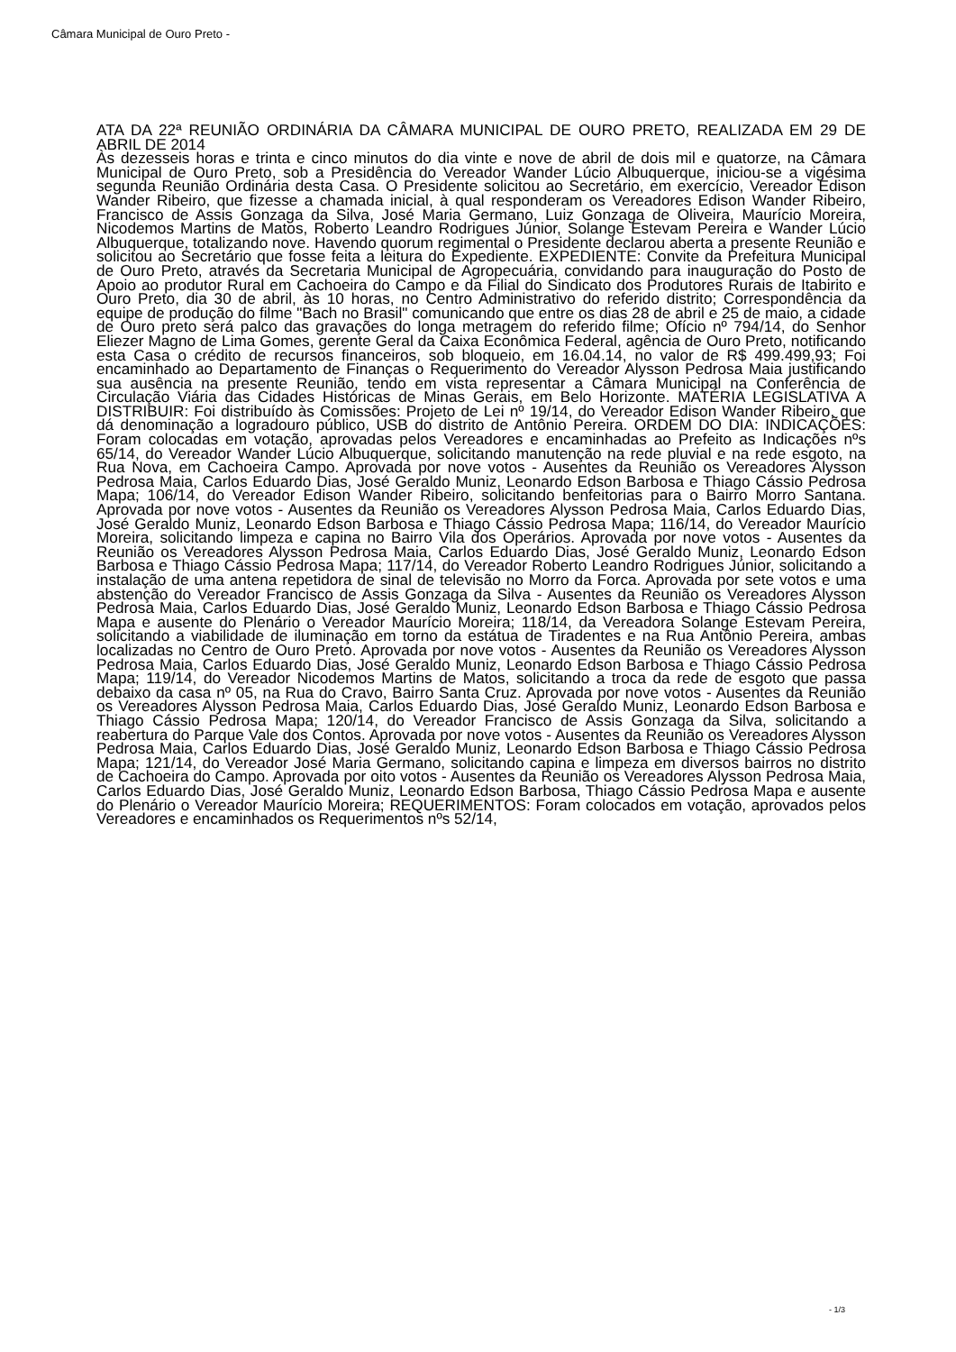Câmara Municipal de Ouro Preto -
ATA DA 22ª REUNIÃO ORDINÁRIA DA CÂMARA MUNICIPAL DE OURO PRETO, REALIZADA EM 29 DE ABRIL DE 2014
Às dezesseis horas e trinta e cinco minutos do dia vinte e nove de abril de dois mil e quatorze, na Câmara Municipal de Ouro Preto, sob a Presidência do Vereador Wander Lúcio Albuquerque, iniciou-se a vigésima segunda Reunião Ordinária desta Casa. O Presidente solicitou ao Secretário, em exercício, Vereador Edison Wander Ribeiro, que fizesse a chamada inicial, à qual responderam os Vereadores Edison Wander Ribeiro, Francisco de Assis Gonzaga da Silva, José Maria Germano, Luiz Gonzaga de Oliveira, Maurício Moreira, Nicodemos Martins de Matos, Roberto Leandro Rodrigues Júnior, Solange Estevam Pereira e Wander Lúcio Albuquerque, totalizando nove. Havendo quorum regimental o Presidente declarou aberta a presente Reunião e solicitou ao Secretário que fosse feita a leitura do Expediente. EXPEDIENTE: Convite da Prefeitura Municipal de Ouro Preto, através da Secretaria Municipal de Agropecuária, convidando para inauguração do Posto de Apoio ao produtor Rural em Cachoeira do Campo e da Filial do Sindicato dos Produtores Rurais de Itabirito e Ouro Preto, dia 30 de abril, às 10 horas, no Centro Administrativo do referido distrito; Correspondência da equipe de produção do filme "Bach no Brasil" comunicando que entre os dias 28 de abril e 25 de maio, a cidade de Ouro preto será palco das gravações do longa metragem do referido filme; Ofício nº 794/14, do Senhor Eliezer Magno de Lima Gomes, gerente Geral da Caixa Econômica Federal, agência de Ouro Preto, notificando esta Casa o crédito de recursos financeiros, sob bloqueio, em 16.04.14, no valor de R$ 499.499,93; Foi encaminhado ao Departamento de Finanças o Requerimento do Vereador Alysson Pedrosa Maia justificando sua ausência na presente Reunião, tendo em vista representar a Câmara Municipal na Conferência de Circulação Viária das Cidades Históricas de Minas Gerais, em Belo Horizonte. MATÉRIA LEGISLATIVA A DISTRIBUIR: Foi distribuído às Comissões: Projeto de Lei nº 19/14, do Vereador Edison Wander Ribeiro, que dá denominação a logradouro público, USB do distrito de Antônio Pereira. ORDEM DO DIA: INDICAÇÕES: Foram colocadas em votação, aprovadas pelos Vereadores e encaminhadas ao Prefeito as Indicações nºs 65/14, do Vereador Wander Lúcio Albuquerque, solicitando manutenção na rede pluvial e na rede esgoto, na Rua Nova, em Cachoeira Campo. Aprovada por nove votos - Ausentes da Reunião os Vereadores Alysson Pedrosa Maia, Carlos Eduardo Dias, José Geraldo Muniz, Leonardo Edson Barbosa e Thiago Cássio Pedrosa Mapa; 106/14, do Vereador Edison Wander Ribeiro, solicitando benfeitorias para o Bairro Morro Santana. Aprovada por nove votos - Ausentes da Reunião os Vereadores Alysson Pedrosa Maia, Carlos Eduardo Dias, José Geraldo Muniz, Leonardo Edson Barbosa e Thiago Cássio Pedrosa Mapa; 116/14, do Vereador Maurício Moreira, solicitando limpeza e capina no Bairro Vila dos Operários. Aprovada por nove votos - Ausentes da Reunião os Vereadores Alysson Pedrosa Maia, Carlos Eduardo Dias, José Geraldo Muniz, Leonardo Edson Barbosa e Thiago Cássio Pedrosa Mapa; 117/14, do Vereador Roberto Leandro Rodrigues Júnior, solicitando a instalação de uma antena repetidora de sinal de televisão no Morro da Forca. Aprovada por sete votos e uma abstenção do Vereador Francisco de Assis Gonzaga da Silva - Ausentes da Reunião os Vereadores Alysson Pedrosa Maia, Carlos Eduardo Dias, José Geraldo Muniz, Leonardo Edson Barbosa e Thiago Cássio Pedrosa Mapa e ausente do Plenário o Vereador Maurício Moreira; 118/14, da Vereadora Solange Estevam Pereira, solicitando a viabilidade de iluminação em torno da estátua de Tiradentes e na Rua Antônio Pereira, ambas localizadas no Centro de Ouro Preto. Aprovada por nove votos - Ausentes da Reunião os Vereadores Alysson Pedrosa Maia, Carlos Eduardo Dias, José Geraldo Muniz, Leonardo Edson Barbosa e Thiago Cássio Pedrosa Mapa; 119/14, do Vereador Nicodemos Martins de Matos, solicitando a troca da rede de esgoto que passa debaixo da casa nº 05, na Rua do Cravo, Bairro Santa Cruz. Aprovada por nove votos - Ausentes da Reunião os Vereadores Alysson Pedrosa Maia, Carlos Eduardo Dias, José Geraldo Muniz, Leonardo Edson Barbosa e Thiago Cássio Pedrosa Mapa; 120/14, do Vereador Francisco de Assis Gonzaga da Silva, solicitando a reabertura do Parque Vale dos Contos. Aprovada por nove votos - Ausentes da Reunião os Vereadores Alysson Pedrosa Maia, Carlos Eduardo Dias, José Geraldo Muniz, Leonardo Edson Barbosa e Thiago Cássio Pedrosa Mapa; 121/14, do Vereador José Maria Germano, solicitando capina e limpeza em diversos bairros no distrito de Cachoeira do Campo. Aprovada por oito votos - Ausentes da Reunião os Vereadores Alysson Pedrosa Maia, Carlos Eduardo Dias, José Geraldo Muniz, Leonardo Edson Barbosa, Thiago Cássio Pedrosa Mapa e ausente do Plenário o Vereador Maurício Moreira; REQUERIMENTOS: Foram colocados em votação, aprovados pelos Vereadores e encaminhados os Requerimentos nºs 52/14,
- 1/3